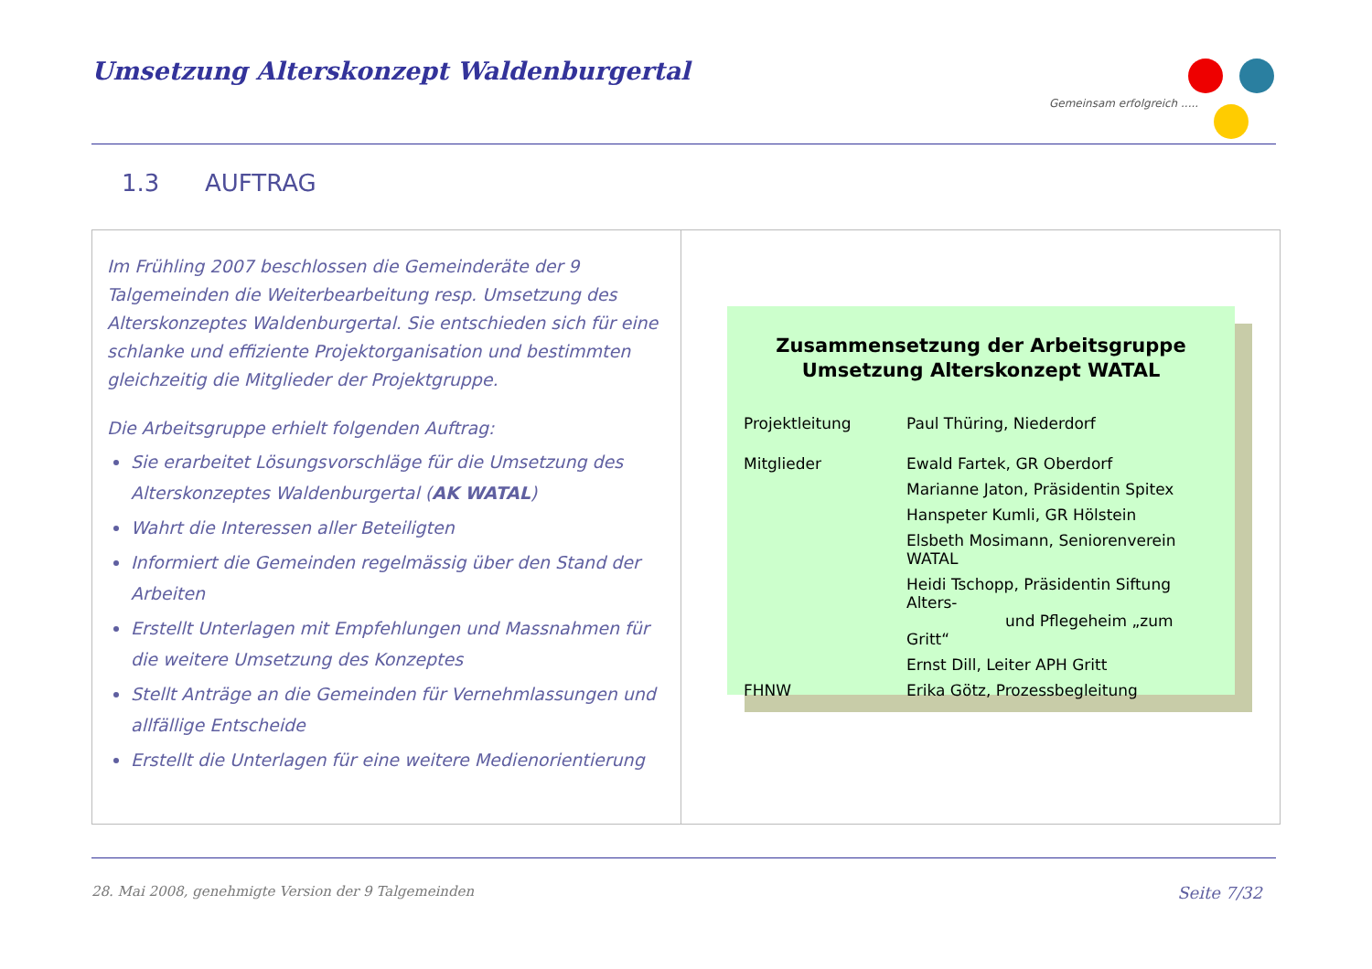Umsetzung Alterskonzept Waldenburgertal
Gemeinsam erfolgreich .....
1.3 AUFTRAG
Im Frühling 2007 beschlossen die Gemeinderäte der 9 Talgemeinden die Weiterbearbeitung resp. Umsetzung des Alterskonzeptes Waldenburgertal. Sie entschieden sich für eine schlanke und effiziente Projektorganisation und bestimmten gleichzeitig die Mitglieder der Projektgruppe.
Die Arbeitsgruppe erhielt folgenden Auftrag:
Sie erarbeitet Lösungsvorschläge für die Umsetzung des Alterskonzeptes Waldenburgertal (AK WATAL)
Wahrt die Interessen aller Beteiligten
Informiert die Gemeinden regelmässig über den Stand der Arbeiten
Erstellt Unterlagen mit Empfehlungen und Massnahmen für die weitere Umsetzung des Konzeptes
Stellt Anträge an die Gemeinden für Vernehmlassungen und allfällige Entscheide
Erstellt die Unterlagen für eine weitere Medienorientierung
Zusammensetzung der Arbeitsgruppe
Umsetzung Alterskonzept WATAL
| Projektleitung | Paul Thüring, Niederdorf |
| Mitglieder | Ewald Fartek, GR Oberdorf |
| | Marianne Jaton, Präsidentin Spitex |
| | Hanspeter Kumli, GR Hölstein |
| | Elsbeth Mosimann, Seniorenverein WATAL |
| | Heidi Tschopp, Präsidentin Siftung Alters- und Pflegeheim „zum Gritt“ |
| | Ernst Dill, Leiter APH Gritt |
| FHNW | Erika Götz, Prozessbegleitung |
28. Mai 2008, genehmigte Version der 9 Talgemeinden Seite 7/32